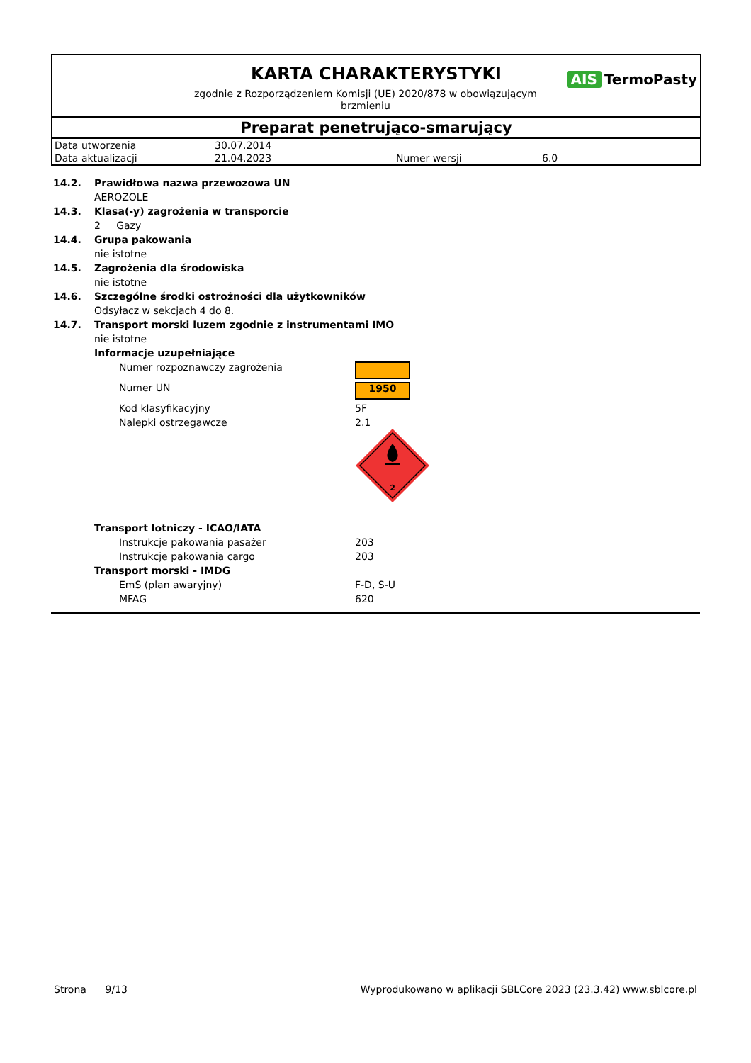KARTA CHARAKTERYSTYKI
zgodnie z Rozporządzeniem Komisji (UE) 2020/878 w obowiązującym brzmieniu
AIS TermoPasty
Preparat penetrująco-smarujący
| Data utworzenia | 30.07.2014 | | |
| Data aktualizacji | 21.04.2023 | Numer wersji | 6.0 |
14.2. Prawidłowa nazwa przewozowa UN
AEROZOLE
14.3. Klasa(-y) zagrożenia w transporcie
2 Gazy
14.4. Grupa pakowania
nie istotne
14.5. Zagrożenia dla środowiska
nie istotne
14.6. Szczególne środki ostrożności dla użytkowników
Odsyłacz w sekcjach 4 do 8.
14.7. Transport morski luzem zgodnie z instrumentami IMO
nie istotne
Informacje uzupełniające
| Numer rozpoznawczy zagrożenia | |
| Numer UN | 1950 |
| Kod klasyfikacyjny | 5F |
| Nalepki ostrzegawcze | 2.1 2 |
Transport lotniczy - ICAO/IATA
| Instrukcje pakowania pasażer | 203 |
| Instrukcje pakowania cargo | 203 |
Transport morski - IMDG
| EmS (plan awaryjny) | F-D, S-U |
| MFAG | 620 |
Strona 9/13 Wyprodukowano w aplikacji SBLCore 2023 (23.3.42) www.sblcore.pl